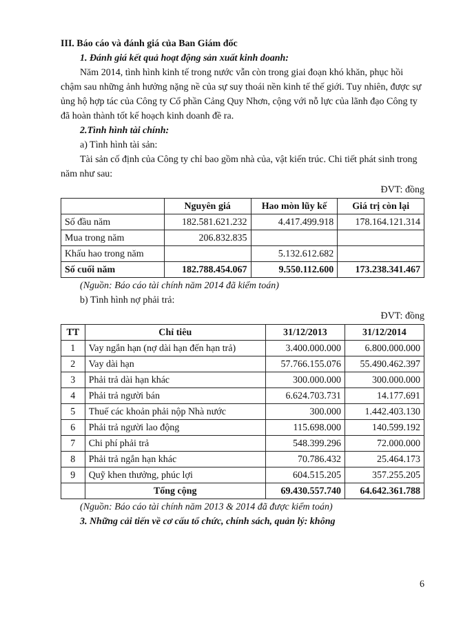III. Báo cáo và đánh giá của Ban Giám đốc
1. Đánh giá kết quả hoạt động sản xuất kinh doanh:
Năm 2014, tình hình kinh tế trong nước vẫn còn trong giai đoạn khó khăn, phục hồi chậm sau những ảnh hưởng nặng nề của sự suy thoái nền kinh tế thế giới. Tuy nhiên, được sự ủng hộ hợp tác của Công ty Cổ phần Cảng Quy Nhơn, cộng với nỗ lực của lãnh đạo Công ty đã hoàn thành tốt kế hoạch kinh doanh đề ra.
2.Tình hình tài chính:
a) Tình hình tài sản:
Tài sản cố định của Công ty chỉ bao gồm nhà của, vật kiến trúc. Chi tiết phát sinh trong năm như sau:
ĐVT: đồng
| | Nguyên giá | Hao mòn lũy kế | Giá trị còn lại |
| --- | --- | --- | --- |
| Số đầu năm | 182.581.621.232 | 4.417.499.918 | 178.164.121.314 |
| Mua trong năm | 206.832.835 | | |
| Khấu hao trong năm | | 5.132.612.682 | |
| Số cuối năm | 182.788.454.067 | 9.550.112.600 | 173.238.341.467 |
(Nguồn: Báo cáo tài chính năm 2014 đã kiểm toán)
b) Tình hình nợ phải trả:
ĐVT: đồng
| TT | Chỉ tiêu | 31/12/2013 | 31/12/2014 |
| --- | --- | --- | --- |
| 1 | Vay ngắn hạn (nợ dài hạn đến hạn trả) | 3.400.000.000 | 6.800.000.000 |
| 2 | Vay dài hạn | 57.766.155.076 | 55.490.462.397 |
| 3 | Phải trả dài hạn khác | 300.000.000 | 300.000.000 |
| 4 | Phải trả người bán | 6.624.703.731 | 14.177.691 |
| 5 | Thuế các khoản phải nộp Nhà nước | 300.000 | 1.442.403.130 |
| 6 | Phải trả người lao động | 115.698.000 | 140.599.192 |
| 7 | Chi phí phải trả | 548.399.296 | 72.000.000 |
| 8 | Phải trả ngắn hạn khác | 70.786.432 | 25.464.173 |
| 9 | Quỹ khen thưởng, phúc lợi | 604.515.205 | 357.255.205 |
| | Tổng cộng | 69.430.557.740 | 64.642.361.788 |
(Nguồn: Báo cáo tài chính năm 2013 & 2014 đã được kiểm toán)
3. Những cải tiến về cơ cấu tổ chức, chính sách, quản lý: không
6